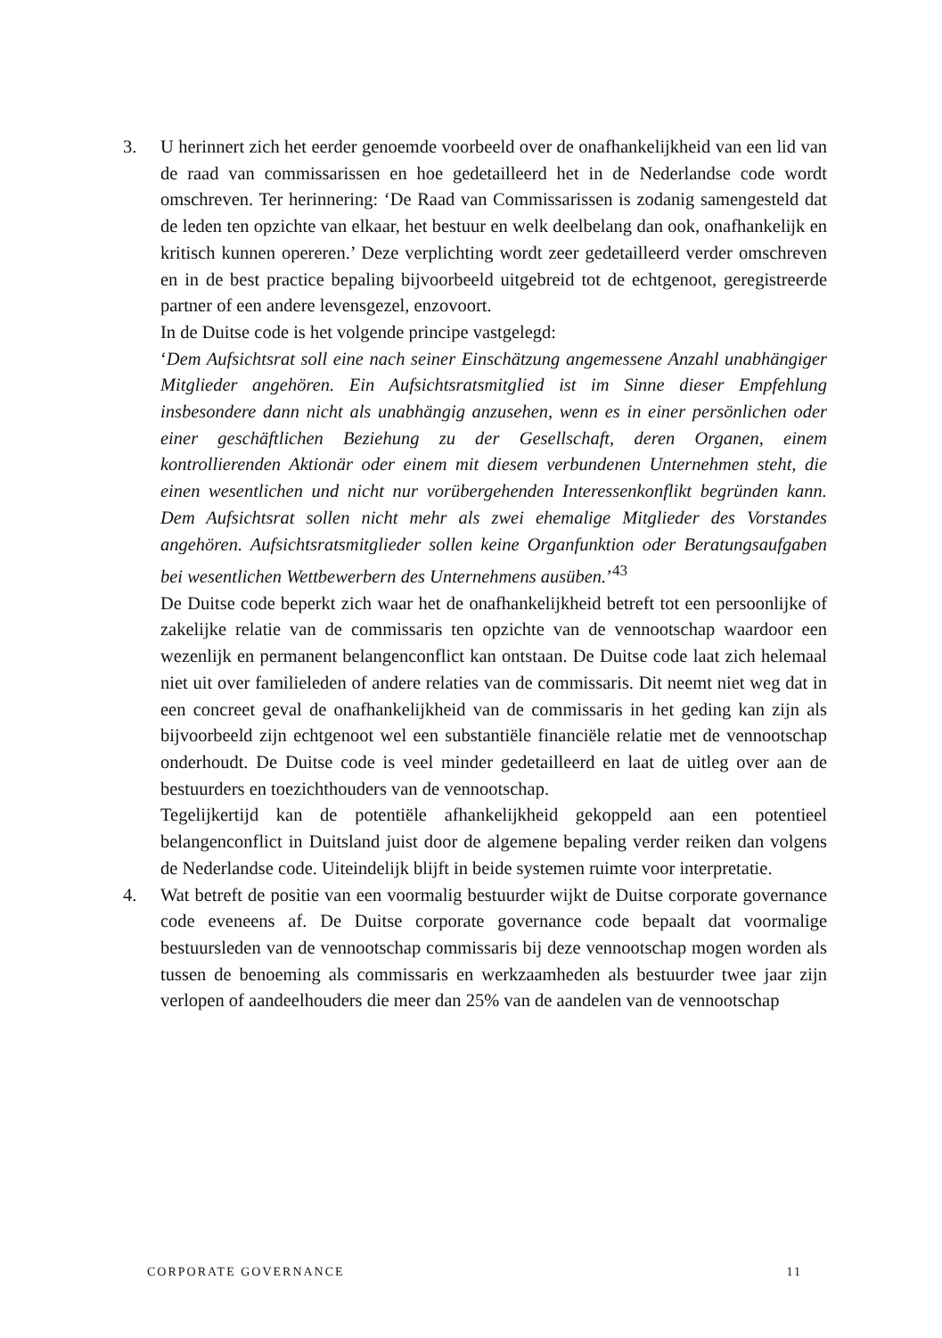3. U herinnert zich het eerder genoemde voorbeeld over de onafhankelijkheid van een lid van de raad van commissarissen en hoe gedetailleerd het in de Nederlandse code wordt omschreven. Ter herinnering: ‘De Raad van Commissarissen is zodanig samengesteld dat de leden ten opzichte van elkaar, het bestuur en welk deelbelang dan ook, onafhankelijk en kritisch kunnen opereren.’ Deze verplichting wordt zeer gedetailleerd verder omschreven en in de best practice bepaling bijvoorbeeld uitgebreid tot de echtgenoot, geregistreerde partner of een andere levensgezel, enzovoort.
In de Duitse code is het volgende principe vastgelegd:
‘Dem Aufsichtsrat soll eine nach seiner Einschätzung angemessene Anzahl unabhängiger Mitglieder angehören. Ein Aufsichtsratsmitglied ist im Sinne dieser Empfehlung insbesondere dann nicht als unabhängig anzusehen, wenn es in einer persönlichen oder einer geschäftlichen Beziehung zu der Gesellschaft, deren Organen, einem kontrollierenden Aktionär oder einem mit diesem verbundenen Unternehmen steht, die einen wesentlichen und nicht nur vorübergehenden Interessenkonflikt begründen kann. Dem Aufsichtsrat sollen nicht mehr als zwei ehemalige Mitglieder des Vorstandes angehören. Aufsichtsratsmitglieder sollen keine Organfunktion oder Beratungsaufgaben bei wesentlichen Wettbewerbern des Unternehmens ausüben.’<sup>43</sup>
De Duitse code beperkt zich waar het de onafhankelijkheid betreft tot een persoonlijke of zakelijke relatie van de commissaris ten opzichte van de vennootschap waardoor een wezenlijk en permanent belangenconflict kan ontstaan. De Duitse code laat zich helemaal niet uit over familieleden of andere relaties van de commissaris. Dit neemt niet weg dat in een concreet geval de onafhankelijkheid van de commissaris in het geding kan zijn als bijvoorbeeld zijn echtgenoot wel een substantiële financiële relatie met de vennootschap onderhoudt. De Duitse code is veel minder gedetailleerd en laat de uitleg over aan de bestuurders en toezichthouders van de vennootschap.
Tegelijkertijd kan de potentiële afhankelijkheid gekoppeld aan een potentieel belangenconflict in Duitsland juist door de algemene bepaling verder reiken dan volgens de Nederlandse code. Uiteindelijk blijft in beide systemen ruimte voor interpretatie.
4. Wat betreft de positie van een voormalig bestuurder wijkt de Duitse corporate governance code eveneens af. De Duitse corporate governance code bepaalt dat voormalige bestuursleden van de vennootschap commissaris bij deze vennootschap mogen worden als tussen de benoeming als commissaris en werkzaamheden als bestuurder twee jaar zijn verlopen of aandeelhouders die meer dan 25% van de aandelen van de vennootschap
CORPORATE GOVERNANCE 11